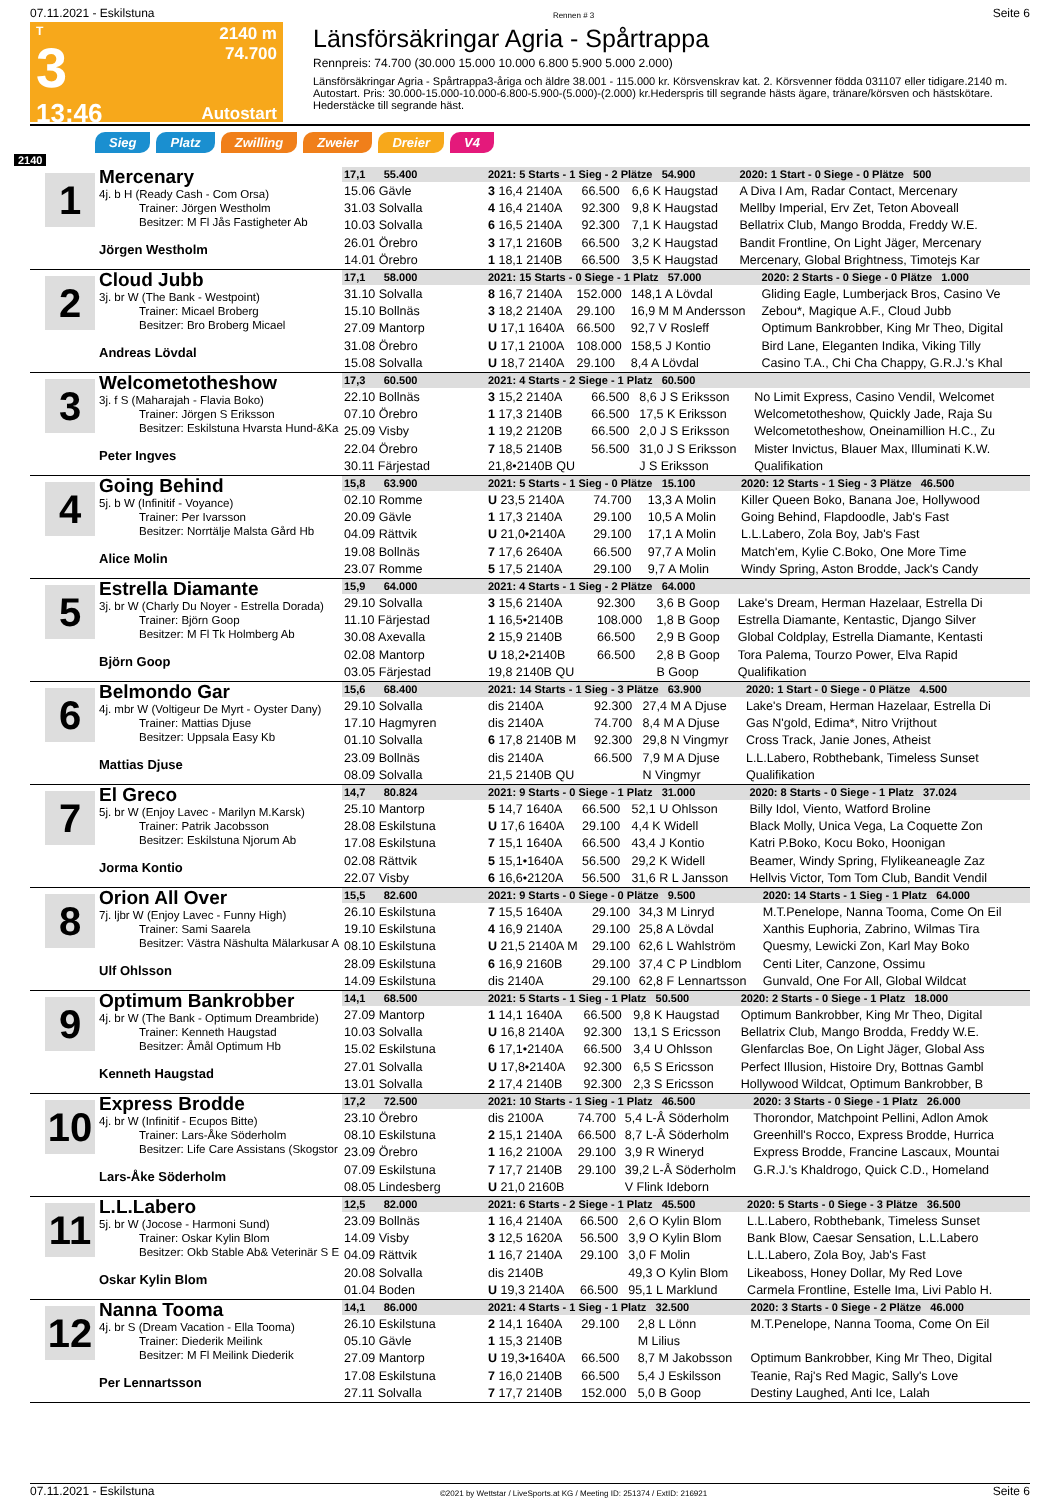07.11.2021 - Eskilstuna Rennen # 3 Seite 6
T
3
13:46
2140 m
74.700
Autostart
Länsförsäkringar Agria - Spårtrappa
Rennpreis: 74.700 (30.000 15.000 10.000 6.800 5.900 5.000 2.000)
Länsförsäkringar Agria - Spårtrappa3-åriga och äldre 38.001 - 115.000 kr. Körsvenskrav kat. 2. Körsvenner födda 031107 eller tidigare.2140 m. Autostart. Pris: 30.000-15.000-10.000-6.800-5.900-(5.000)-(2.000) kr.Hederspris till segrande hästs ägare, tränare/körsven och hästskötare. Hederstäcke till segrande häst.
Sieg Platz Zwilling Zweier Dreier V4
2140
1
Mercenary
4j. b H (Ready Cash - Com Orsa)
Trainer: Jörgen Westholm
Besitzer: M Fl Jås Fastigheter Ab
Jörgen Westholm
| 17,1 55.400 | 2021: 5 Starts - 1 Sieg - 2 Plätze 54.900 | | | 2020: 1 Start - 0 Siege - 0 Plätze 500 |
| 15.06 Gävle | 3 16,4 2140A | 66.500 | 6,6 K Haugstad | A Diva I Am, Radar Contact, Mercenary |
| 31.03 Solvalla | 4 16,4 2140A | 92.300 | 9,8 K Haugstad | Mellby Imperial, Erv Zet, Teton Aboveall |
| 10.03 Solvalla | 6 16,5 2140A | 92.300 | 7,1 K Haugstad | Bellatrix Club, Mango Brodda, Freddy W.E. |
| 26.01 Örebro | 3 17,1 2160B | 66.500 | 3,2 K Haugstad | Bandit Frontline, On Light Jäger, Mercenary |
| 14.01 Örebro | 1 18,1 2140B | 66.500 | 3,5 K Haugstad | Mercenary, Global Brightness, Timotejs Kar |
2
Cloud Jubb
3j. br W (The Bank - Westpoint)
Trainer: Micael Broberg
Besitzer: Bro Broberg Micael
Andreas Lövdal
| 17,1 58.000 | 2021: 15 Starts - 0 Siege - 1 Platz 57.000 | | | 2020: 2 Starts - 0 Siege - 0 Plätze 1.000 |
| 31.10 Solvalla | 8 16,7 2140A | 152.000 | 148,1 A Lövdal | Gliding Eagle, Lumberjack Bros, Casino Ve |
| 15.10 Bollnäs | 3 18,2 2140A | 29.100 | 16,9 M M Andersson | Zebou*, Magique A.F., Cloud Jubb |
| 27.09 Mantorp | U 17,1 1640A | 66.500 | 92,7 V Rosleff | Optimum Bankrobber, King Mr Theo, Digital |
| 31.08 Örebro | U 17,1 2100A | 108.000 | 158,5 J Kontio | Bird Lane, Eleganten Indika, Viking Tilly |
| 15.08 Solvalla | U 18,7 2140A | 29.100 | 8,4 A Lövdal | Casino T.A., Chi Cha Chappy, G.R.J.'s Khal |
3
Welcometotheshow
3j. f S (Maharajah - Flavia Boko)
Trainer: Jörgen S Eriksson
Besitzer: Eskilstuna Hvarsta Hund-&Ka
Peter Ingves
| 17,3 60.500 | 2021: 4 Starts - 2 Siege - 1 Platz 60.500 | | | |
| 22.10 Bollnäs | 3 15,2 2140A | 66.500 | 8,6 J S Eriksson | No Limit Express, Casino Vendil, Welcomet |
| 07.10 Örebro | 1 17,3 2140B | 66.500 | 17,5 K Eriksson | Welcometotheshow, Quickly Jade, Raja Su |
| 25.09 Visby | 1 19,2 2120B | 66.500 | 2,0 J S Eriksson | Welcometotheshow, Oneinamillion H.C., Zu |
| 22.04 Örebro | 7 18,5 2140B | 56.500 | 31,0 J S Eriksson | Mister Invictus, Blauer Max, Illuminati K.W. |
| 30.11 Färjestad | 21,8•2140B QU | | J S Eriksson | Qualifikation |
4
Going Behind
5j. b W (Infinitif - Voyance)
Trainer: Per Ivarsson
Besitzer: Norrtälje Malsta Gård Hb
Alice Molin
| 15,8 63.900 | 2021: 5 Starts - 1 Sieg - 0 Plätze 15.100 | | | 2020: 12 Starts - 1 Sieg - 3 Plätze 46.500 |
| 02.10 Romme | U 23,5 2140A | 74.700 | 13,3 A Molin | Killer Queen Boko, Banana Joe, Hollywood |
| 20.09 Gävle | 1 17,3 2140A | 29.100 | 10,5 A Molin | Going Behind, Flapdoodle, Jab's Fast |
| 04.09 Rättvik | U 21,0•2140A | 29.100 | 17,1 A Molin | L.L.Labero, Zola Boy, Jab's Fast |
| 19.08 Bollnäs | 7 17,6 2640A | 66.500 | 97,7 A Molin | Match'em, Kylie C.Boko, One More Time |
| 23.07 Romme | 5 17,5 2140A | 29.100 | 9,7 A Molin | Windy Spring, Aston Brodde, Jack's Candy |
5
Estrella Diamante
3j. br W (Charly Du Noyer - Estrella Dorada)
Trainer: Björn Goop
Besitzer: M Fl Tk Holmberg Ab
Björn Goop
| 15,9 64.000 | 2021: 4 Starts - 1 Sieg - 2 Plätze 64.000 | | | |
| 29.10 Solvalla | 3 15,6 2140A | 92.300 | 3,6 B Goop | Lake's Dream, Herman Hazelaar, Estrella Di |
| 11.10 Färjestad | 1 16,5•2140B | 108.000 | 1,8 B Goop | Estrella Diamante, Kentastic, Django Silver |
| 30.08 Axevalla | 2 15,9 2140B | 66.500 | 2,9 B Goop | Global Coldplay, Estrella Diamante, Kentasti |
| 02.08 Mantorp | U 18,2•2140B | 66.500 | 2,8 B Goop | Tora Palema, Tourzo Power, Elva Rapid |
| 03.05 Färjestad | 19,8 2140B QU | | B Goop | Qualifikation |
6
Belmondo Gar
4j. mbr W (Voltigeur De Myrt - Oyster Dany)
Trainer: Mattias Djuse
Besitzer: Uppsala Easy Kb
Mattias Djuse
| 15,6 68.400 | 2021: 14 Starts - 1 Sieg - 3 Plätze 63.900 | | | 2020: 1 Start - 0 Siege - 0 Plätze 4.500 |
| 29.10 Solvalla | dis 2140A | 92.300 | 27,4 M A Djuse | Lake's Dream, Herman Hazelaar, Estrella Di |
| 17.10 Hagmyren | dis 2140A | 74.700 | 8,4 M A Djuse | Gas N'gold, Edima*, Nitro Vrijthout |
| 01.10 Solvalla | 6 17,8 2140B M | 92.300 | 29,8 N Vingmyr | Cross Track, Janie Jones, Atheist |
| 23.09 Bollnäs | dis 2140A | 66.500 | 7,9 M A Djuse | L.L.Labero, Robthebank, Timeless Sunset |
| 08.09 Solvalla | 21,5 2140B QU | | N Vingmyr | Qualifikation |
7
El Greco
5j. br W (Enjoy Lavec - Marilyn M.Karsk)
Trainer: Patrik Jacobsson
Besitzer: Eskilstuna Njorum Ab
Jorma Kontio
| 14,7 80.824 | 2021: 9 Starts - 0 Siege - 1 Platz 31.000 | | | 2020: 8 Starts - 0 Siege - 1 Platz 37.024 |
| 25.10 Mantorp | 5 14,7 1640A | 66.500 | 52,1 U Ohlsson | Billy Idol, Viento, Watford Broline |
| 28.08 Eskilstuna | U 17,6 1640A | 29.100 | 4,4 K Widell | Black Molly, Unica Vega, La Coquette Zon |
| 17.08 Eskilstuna | 7 15,1 1640A | 66.500 | 43,4 J Kontio | Katri P.Boko, Kocu Boko, Hoonigan |
| 02.08 Rättvik | 5 15,1•1640A | 56.500 | 29,2 K Widell | Beamer, Windy Spring, Flylikeaneagle Zaz |
| 22.07 Visby | 6 16,6•2120A | 56.500 | 31,6 R L Jansson | Hellvis Victor, Tom Tom Club, Bandit Vendil |
8
Orion All Over
7j. ljbr W (Enjoy Lavec - Funny High)
Trainer: Sami Saarela
Besitzer: Västra Näshulta Mälarkusar A
Ulf Ohlsson
| 15,5 82.600 | 2021: 9 Starts - 0 Siege - 0 Plätze 9.500 | | | 2020: 14 Starts - 1 Sieg - 1 Platz 64.000 |
| 26.10 Eskilstuna | 7 15,5 1640A | 29.100 | 34,3 M Linryd | M.T.Penelope, Nanna Tooma, Come On Eil |
| 19.10 Eskilstuna | 4 16,9 2140A | 29.100 | 25,8 A Lövdal | Xanthis Euphoria, Zabrino, Wilmas Tira |
| 08.10 Eskilstuna | U 21,5 2140A M | 29.100 | 62,6 L Wahlström | Quesmy, Lewicki Zon, Karl May Boko |
| 28.09 Eskilstuna | 6 16,9 2160B | 29.100 | 37,4 C P Lindblom | Centi Liter, Canzone, Ossimu |
| 14.09 Eskilstuna | dis 2140A | 29.100 | 62,8 F Lennartsson | Gunvald, One For All, Global Wildcat |
9
Optimum Bankrobber
4j. br W (The Bank - Optimum Dreambride)
Trainer: Kenneth Haugstad
Besitzer: Åmål Optimum Hb
Kenneth Haugstad
| 14,1 68.500 | 2021: 5 Starts - 1 Sieg - 1 Platz 50.500 | | | 2020: 2 Starts - 0 Siege - 1 Platz 18.000 |
| 27.09 Mantorp | 1 14,1 1640A | 66.500 | 9,8 K Haugstad | Optimum Bankrobber, King Mr Theo, Digital |
| 10.03 Solvalla | U 16,8 2140A | 92.300 | 13,1 S Ericsson | Bellatrix Club, Mango Brodda, Freddy W.E. |
| 15.02 Eskilstuna | 6 17,1•2140A | 66.500 | 3,4 U Ohlsson | Glenfarclas Boe, On Light Jäger, Global Ass |
| 27.01 Solvalla | U 17,8•2140A | 92.300 | 6,5 S Ericsson | Perfect Illusion, Histoire Dry, Bottnas Gambl |
| 13.01 Solvalla | 2 17,4 2140B | 92.300 | 2,3 S Ericsson | Hollywood Wildcat, Optimum Bankrobber, B |
10
Express Brodde
4j. br W (Infinitif - Ecupos Bitte)
Trainer: Lars-Åke Söderholm
Besitzer: Life Care Assistans (Skogstor
Lars-Åke Söderholm
| 17,2 72.500 | 2021: 10 Starts - 1 Sieg - 1 Platz 46.500 | | | 2020: 3 Starts - 0 Siege - 1 Platz 26.000 |
| 23.10 Örebro | dis 2100A | 74.700 | 5,4 L-Å Söderholm | Thorondor, Matchpoint Pellini, Adlon Amok |
| 08.10 Eskilstuna | 2 15,1 2140A | 66.500 | 8,7 L-Å Söderholm | Greenhill's Rocco, Express Brodde, Hurrica |
| 23.09 Örebro | 1 16,2 2100A | 29.100 | 3,9 R Wineryd | Express Brodde, Francine Lascaux, Mountai |
| 07.09 Eskilstuna | 7 17,7 2140B | 29.100 | 39,2 L-Å Söderholm | G.R.J.'s Khaldrogo, Quick C.D., Homeland |
| 08.05 Lindesberg | U 21,0 2160B | | V Flink Ideborn | |
11
L.L.Labero
5j. br W (Jocose - Harmoni Sund)
Trainer: Oskar Kylin Blom
Besitzer: Okb Stable Ab& Veterinär S E
Oskar Kylin Blom
| 12,5 82.000 | 2021: 6 Starts - 2 Siege - 1 Platz 45.500 | | | 2020: 5 Starts - 0 Siege - 3 Plätze 36.500 |
| 23.09 Bollnäs | 1 16,4 2140A | 66.500 | 2,6 O Kylin Blom | L.L.Labero, Robthebank, Timeless Sunset |
| 14.09 Visby | 3 12,5 1620A | 56.500 | 3,9 O Kylin Blom | Bank Blow, Caesar Sensation, L.L.Labero |
| 04.09 Rättvik | 1 16,7 2140A | 29.100 | 3,0 F Molin | L.L.Labero, Zola Boy, Jab's Fast |
| 20.08 Solvalla | dis 2140B | | 49,3 O Kylin Blom | Likeaboss, Honey Dollar, My Red Love |
| 01.04 Boden | U 19,3 2140A | 66.500 | 95,1 L Marklund | Carmela Frontline, Estelle Ima, Livi Pablo H. |
12
Nanna Tooma
4j. br S (Dream Vacation - Ella Tooma)
Trainer: Diederik Meilink
Besitzer: M Fl Meilink Diederik
Per Lennartsson
| 14,1 86.000 | 2021: 4 Starts - 1 Sieg - 1 Platz 32.500 | | | 2020: 3 Starts - 0 Siege - 2 Plätze 46.000 |
| 26.10 Eskilstuna | 2 14,1 1640A | 29.100 | 2,8 L Lönn | M.T.Penelope, Nanna Tooma, Come On Eil |
| 05.10 Gävle | 1 15,3 2140B | | M Lilius | |
| 27.09 Mantorp | U 19,3•1640A | 66.500 | 8,7 M Jakobsson | Optimum Bankrobber, King Mr Theo, Digital |
| 17.08 Eskilstuna | 7 16,0 2140B | 66.500 | 5,4 J Eskilsson | Teanie, Raj's Red Magic, Sally's Love |
| 27.11 Solvalla | 7 17,7 2140B | 152.000 | 5,0 B Goop | Destiny Laughed, Anti Ice, Lalah |
07.11.2021 - Eskilstuna ©2021 by Wettstar / LiveSports.at KG / Meeting ID: 251374 / ExtID: 216921 Seite 6